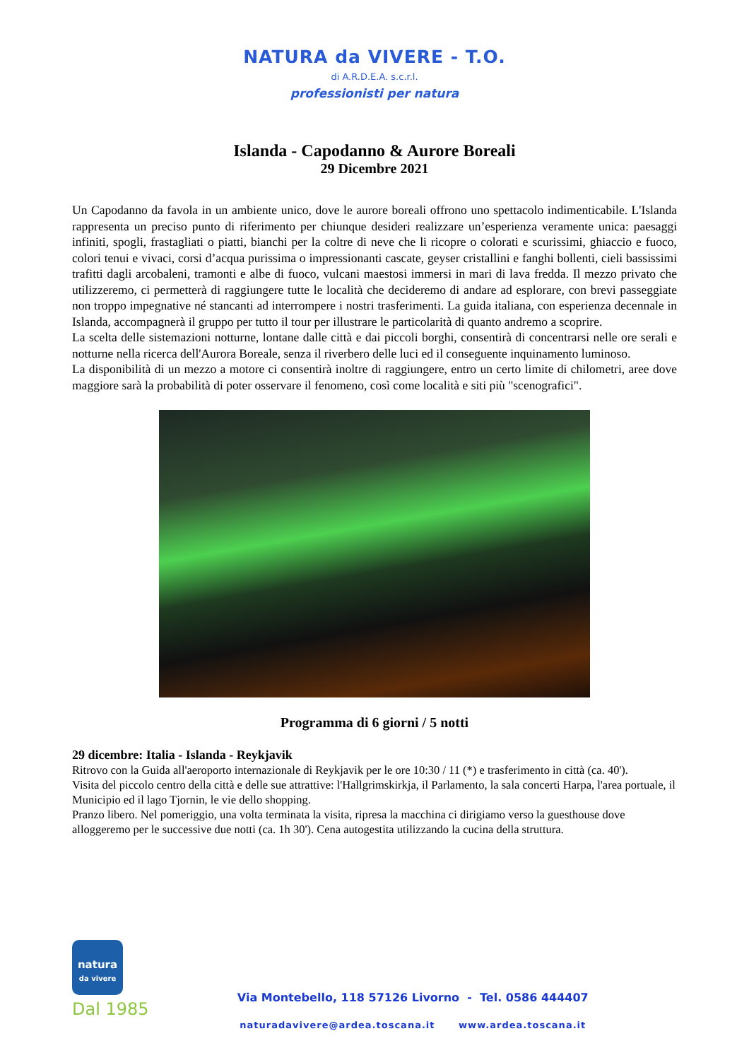NATURA da VIVERE - T.O.
di A.R.D.E.A. s.c.r.l.
professionisti per natura
Islanda - Capodanno & Aurore Boreali
29 Dicembre 2021
Un Capodanno da favola in un ambiente unico, dove le aurore boreali offrono uno spettacolo indimenticabile. L'Islanda rappresenta un preciso punto di riferimento per chiunque desideri realizzare un’esperienza veramente unica: paesaggi infiniti, spogli, frastagliati o piatti, bianchi per la coltre di neve che li ricopre o colorati e scurissimi, ghiaccio e fuoco, colori tenui e vivaci, corsi d’acqua purissima o impressionanti cascate, geyser cristallini e fanghi bollenti, cieli bassissimi trafitti dagli arcobaleni, tramonti e albe di fuoco, vulcani maestosi immersi in mari di lava fredda. Il mezzo privato che utilizzeremo, ci permetterà di raggiungere tutte le località che decideremo di andare ad esplorare, con brevi passeggiate non troppo impegnative né stancanti ad interrompere i nostri trasferimenti. La guida italiana, con esperienza decennale in Islanda, accompagnerà il gruppo per tutto il tour per illustrare le particolarità di quanto andremo a scoprire.
La scelta delle sistemazioni notturne, lontane dalle città e dai piccoli borghi, consentirà di concentrarsi nelle ore serali e notturne nella ricerca dell'Aurora Boreale, senza il riverbero delle luci ed il conseguente inquinamento luminoso.
La disponibilità di un mezzo a motore ci consentirà inoltre di raggiungere, entro un certo limite di chilometri, aree dove maggiore sarà la probabilità di poter osservare il fenomeno, così come località e siti più "scenografici".
Programma di 6 giorni / 5 notti
29 dicembre: Italia - Islanda - Reykjavik
Ritrovo con la Guida all'aeroporto internazionale di Reykjavik per le ore 10:30 / 11 (*) e trasferimento in città (ca. 40').
Visita del piccolo centro della città e delle sue attrattive: l'Hallgrimskirkja, il Parlamento, la sala concerti Harpa, l'area portuale, il Municipio ed il lago Tjornin, le vie dello shopping.
Pranzo libero. Nel pomeriggio, una volta terminata la visita, ripresa la macchina ci dirigiamo verso la guesthouse dove alloggeremo per le successive due notti (ca. 1h 30'). Cena autogestita utilizzando la cucina della struttura.
natura
da vivere
Dal 1985
Via Montebello, 118 57126 Livorno - Tel. 0586 444407
naturadavivere@ardea.toscana.it www.ardea.toscana.it